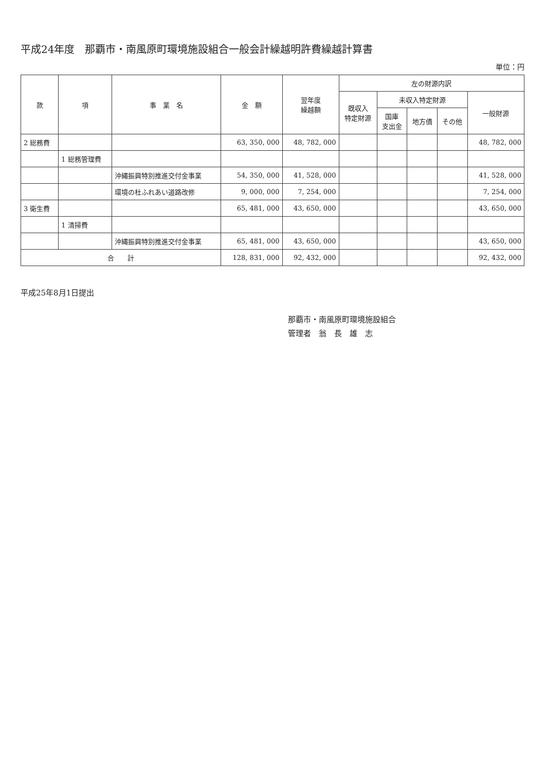平成24年度　那覇市・南風原町環境施設組合一般会計繰越明許費繰越計算書
単位：円
| 款 | 項 | 事 業 名 | 金 額 | 翌年度 繰越額 | 左の財源内訳 | | | | |
| --- | --- | --- | --- | --- | --- | --- | --- | --- | --- |
| | | | | | 既収入 特定財源 | 未収入特定財源 | | | 一般財源 |
| | | | | | | 国庫 支出金 | 地方債 | その他 | |
| 2 総務費 | | | 63, 350, 000 | 48, 782, 000 | | | | | 48, 782, 000 |
| | 1 総務管理費 | | | | | | | | |
| | | 沖縄振興特別推進交付金事業 | 54, 350, 000 | 41, 528, 000 | | | | | 41, 528, 000 |
| | | 環境の杜ふれあい道路改修 | 9, 000, 000 | 7, 254, 000 | | | | | 7, 254, 000 |
| 3 衛生費 | | | 65, 481, 000 | 43, 650, 000 | | | | | 43, 650, 000 |
| | 1 清掃費 | | | | | | | | |
| | | 沖縄振興特別推進交付金事業 | 65, 481, 000 | 43, 650, 000 | | | | | 43, 650, 000 |
| 合 計 | | | 128, 831, 000 | 92, 432, 000 | | | | | 92, 432, 000 |
平成25年8月1日提出
那覇市・南風原町環境施設組合
管理者　翁　長　雄　志